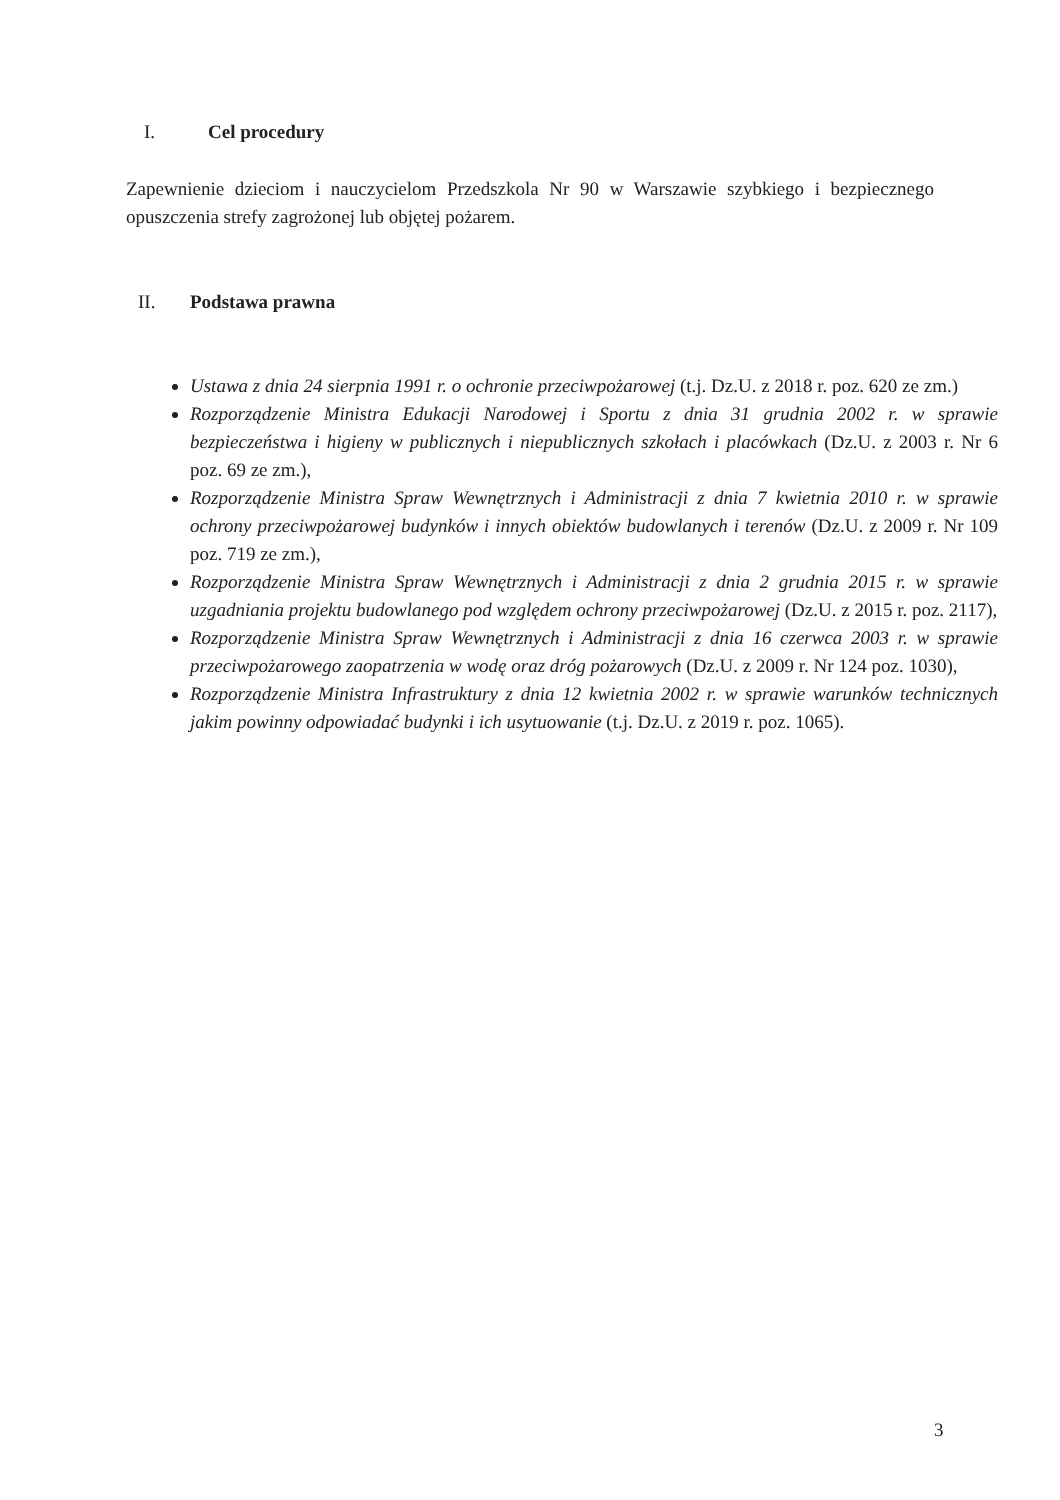I. Cel procedury
Zapewnienie dzieciom i nauczycielom Przedszkola Nr 90 w Warszawie szybkiego i bezpiecznego opuszczenia strefy zagrożonej lub objętej pożarem.
II. Podstawa prawna
Ustawa z dnia 24 sierpnia 1991 r. o ochronie przeciwpożarowej (t.j. Dz.U. z 2018 r. poz. 620 ze zm.)
Rozporządzenie Ministra Edukacji Narodowej i Sportu z dnia 31 grudnia 2002 r. w sprawie bezpieczeństwa i higieny w publicznych i niepublicznych szkołach i placówkach (Dz.U. z 2003 r. Nr 6 poz. 69 ze zm.),
Rozporządzenie Ministra Spraw Wewnętrznych i Administracji z dnia 7 kwietnia 2010 r. w sprawie ochrony przeciwpożarowej budynków i innych obiektów budowlanych i terenów (Dz.U. z 2009 r. Nr 109 poz. 719 ze zm.),
Rozporządzenie Ministra Spraw Wewnętrznych i Administracji z dnia 2 grudnia 2015 r. w sprawie uzgadniania projektu budowlanego pod względem ochrony przeciwpożarowej (Dz.U. z 2015 r. poz. 2117),
Rozporządzenie Ministra Spraw Wewnętrznych i Administracji z dnia 16 czerwca 2003 r. w sprawie przeciwpożarowego zaopatrzenia w wodę oraz dróg pożarowych (Dz.U. z 2009 r. Nr 124 poz. 1030),
Rozporządzenie Ministra Infrastruktury z dnia 12 kwietnia 2002 r. w sprawie warunków technicznych jakim powinny odpowiadać budynki i ich usytuowanie (t.j. Dz.U. z 2019 r. poz. 1065).
3